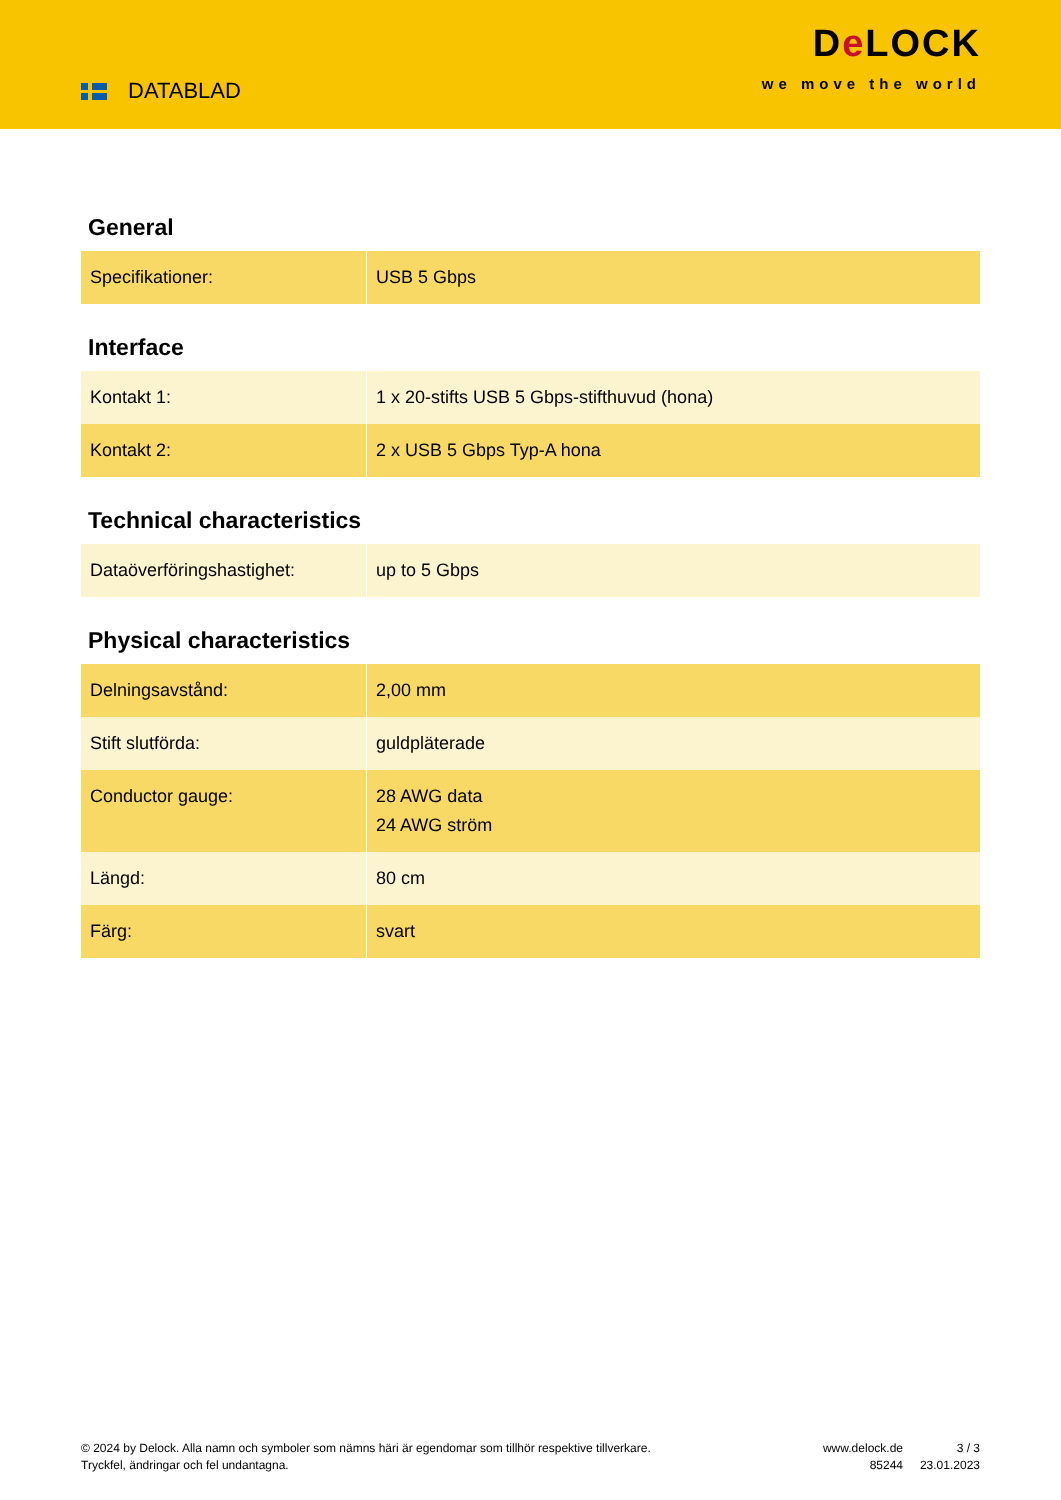DATABLAD
De LOCK
we move the world
General
| Specifikationer: | USB 5 Gbps |
Interface
| Kontakt 1: | 1 x 20-stifts USB 5 Gbps-stifthuvud (hona) |
| Kontakt 2: | 2 x USB 5 Gbps Typ-A hona |
Technical characteristics
| Dataöverföringshastighet: | up to 5 Gbps |
Physical characteristics
| Delningsavstånd: | 2,00 mm |
| Stift slutförda: | guldpläterade |
| Conductor gauge: | 28 AWG data 24 AWG ström |
| Längd: | 80 cm |
| Färg: | svart |
© 2024 by Delock. Alla namn och symboler som nämns häri är egendomar som tillhör respektive tillverkare. Tryckfel, ändringar och fel undantagna.
www.delock.de
85244
3 / 3
23.01.2023